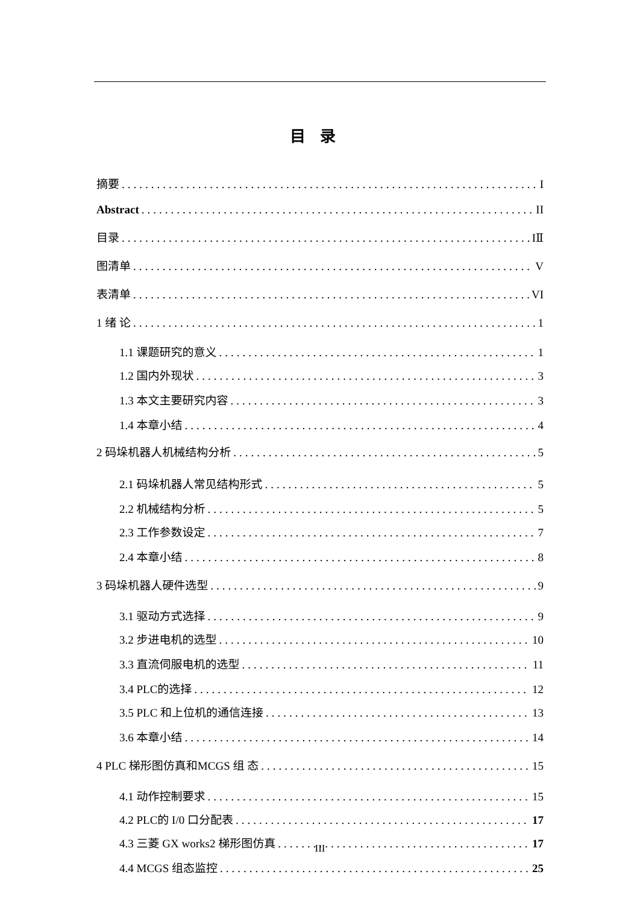目录
摘要 I
Abstract II
目录 IⅡ
图清单 V
表清单 VI
1 绪 论 1
1.1 课题研究的意义 1
1.2 国内外现状 3
1.3 本文主要研究内容 3
1.4 本章小结 4
2 码垛机器人机械结构分析 5
2.1 码垛机器人常见结构形式 5
2.2 机械结构分析 5
2.3 工作参数设定 7
2.4 本章小结 8
3 码垛机器人硬件选型 9
3.1 驱动方式选择 9
3.2 步进电机的选型 10
3.3 直流伺服电机的选型 11
3.4 PLC的选择 12
3.5 PLC 和上位机的通信连接 13
3.6 本章小结 14
4 PLC 梯形图仿真和MCGS 组 态 15
4.1 动作控制要求 15
4.2 PLC的 I/0 口分配表 17
4.3 三菱 GX works2 梯形图仿真 17
4.4 MCGS 组态监控 25
III